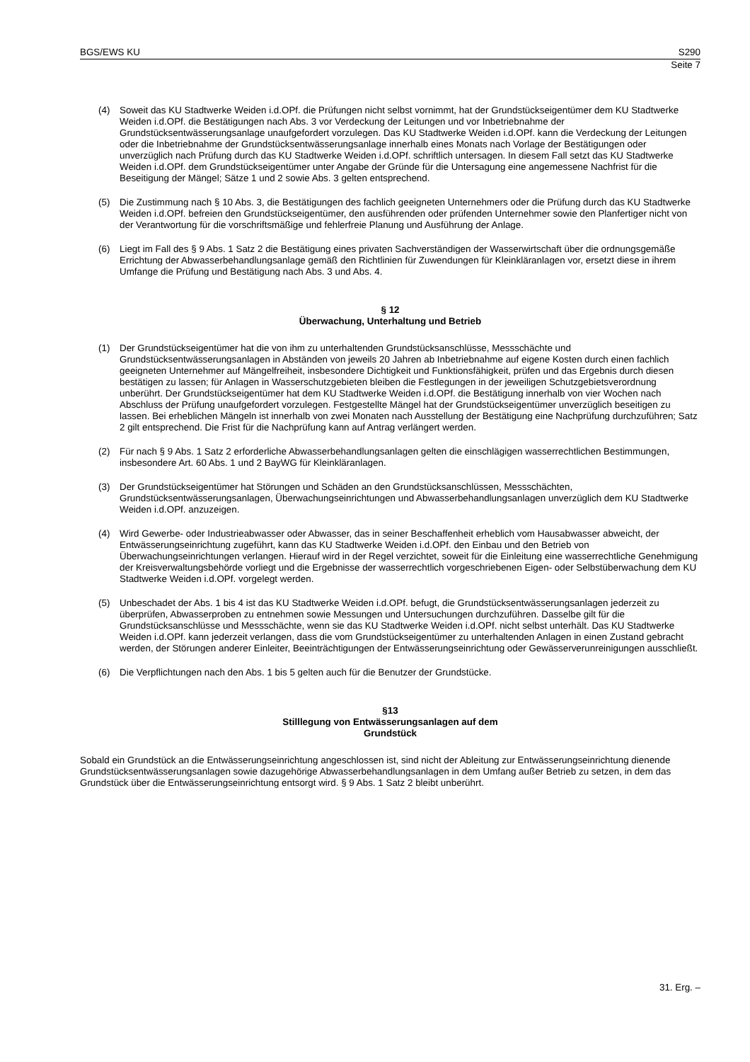BGS/EWS KU S290
Seite 7
(4) Soweit das KU Stadtwerke Weiden i.d.OPf. die Prüfungen nicht selbst vornimmt, hat der Grundstückseigentümer dem KU Stadtwerke Weiden i.d.OPf. die Bestätigungen nach Abs. 3 vor Verdeckung der Leitungen und vor Inbetriebnahme der Grundstücksentwässerungsanlage unaufgefordert vorzulegen. Das KU Stadtwerke Weiden i.d.OPf. kann die Verdeckung der Leitungen oder die Inbetriebnahme der Grundstücksentwässerungsanlage innerhalb eines Monats nach Vorlage der Bestätigungen oder unverzüglich nach Prüfung durch das KU Stadtwerke Weiden i.d.OPf. schriftlich untersagen. In diesem Fall setzt das KU Stadtwerke Weiden i.d.OPf. dem Grundstückseigentümer unter Angabe der Gründe für die Untersagung eine angemessene Nachfrist für die Beseitigung der Mängel; Sätze 1 und 2 sowie Abs. 3 gelten entsprechend.
(5) Die Zustimmung nach § 10 Abs. 3, die Bestätigungen des fachlich geeigneten Unternehmers oder die Prüfung durch das KU Stadtwerke Weiden i.d.OPf. befreien den Grundstückseigentümer, den ausführenden oder prüfenden Unternehmer sowie den Planfertiger nicht von der Verantwortung für die vorschriftsmäßige und fehlerfreie Planung und Ausführung der Anlage.
(6) Liegt im Fall des § 9 Abs. 1 Satz 2 die Bestätigung eines privaten Sachverständigen der Wasserwirtschaft über die ordnungsgemäße Errichtung der Abwasserbehandlungsanlage gemäß den Richtlinien für Zuwendungen für Kleinkläranlagen vor, ersetzt diese in ihrem Umfange die Prüfung und Bestätigung nach Abs. 3 und Abs. 4.
§ 12
Überwachung, Unterhaltung und Betrieb
(1) Der Grundstückseigentümer hat die von ihm zu unterhaltenden Grundstücksanschlüsse, Messschächte und Grundstücksentwässerungsanlagen in Abständen von jeweils 20 Jahren ab Inbetriebnahme auf eigene Kosten durch einen fachlich geeigneten Unternehmer auf Mängelfreiheit, insbesondere Dichtigkeit und Funktionsfähigkeit, prüfen und das Ergebnis durch diesen bestätigen zu lassen; für Anlagen in Wasserschutzgebieten bleiben die Festlegungen in der jeweiligen Schutzgebietsverordnung unberührt. Der Grundstückseigentümer hat dem KU Stadtwerke Weiden i.d.OPf. die Bestätigung innerhalb von vier Wochen nach Abschluss der Prüfung unaufgefordert vorzulegen. Festgestellte Mängel hat der Grundstückseigentümer unverzüglich beseitigen zu lassen. Bei erheblichen Mängeln ist innerhalb von zwei Monaten nach Ausstellung der Bestätigung eine Nachprüfung durchzuführen; Satz 2 gilt entsprechend. Die Frist für die Nachprüfung kann auf Antrag verlängert werden.
(2) Für nach § 9 Abs. 1 Satz 2 erforderliche Abwasserbehandlungsanlagen gelten die einschlägigen wasserrechtlichen Bestimmungen, insbesondere Art. 60 Abs. 1 und 2 BayWG für Kleinkläranlagen.
(3) Der Grundstückseigentümer hat Störungen und Schäden an den Grundstücksanschlüssen, Messschächten, Grundstücksentwässerungsanlagen, Überwachungseinrichtungen und Abwasserbehandlungsanlagen unverzüglich dem KU Stadtwerke Weiden i.d.OPf. anzuzeigen.
(4) Wird Gewerbe- oder Industrieabwasser oder Abwasser, das in seiner Beschaffenheit erheblich vom Hausabwasser abweicht, der Entwässerungseinrichtung zugeführt, kann das KU Stadtwerke Weiden i.d.OPf. den Einbau und den Betrieb von Überwachungseinrichtungen verlangen. Hierauf wird in der Regel verzichtet, soweit für die Einleitung eine wasserrechtliche Genehmigung der Kreisverwaltungsbehörde vorliegt und die Ergebnisse der wasserrechtlich vorgeschriebenen Eigen- oder Selbstüberwachung dem KU Stadtwerke Weiden i.d.OPf. vorgelegt werden.
(5) Unbeschadet der Abs. 1 bis 4 ist das KU Stadtwerke Weiden i.d.OPf. befugt, die Grundstücksentwässerungsanlagen jederzeit zu überprüfen, Abwasserproben zu entnehmen sowie Messungen und Untersuchungen durchzuführen. Dasselbe gilt für die Grundstücksanschlüsse und Messschächte, wenn sie das KU Stadtwerke Weiden i.d.OPf. nicht selbst unterhält. Das KU Stadtwerke Weiden i.d.OPf. kann jederzeit verlangen, dass die vom Grundstückseigentümer zu unterhaltenden Anlagen in einen Zustand gebracht werden, der Störungen anderer Einleiter, Beeinträchtigungen der Entwässerungseinrichtung oder Gewässerverunreinigungen ausschließt.
(6) Die Verpflichtungen nach den Abs. 1 bis 5 gelten auch für die Benutzer der Grundstücke.
§13
Stilllegung von Entwässerungsanlagen auf dem
Grundstück
Sobald ein Grundstück an die Entwässerungseinrichtung angeschlossen ist, sind nicht der Ableitung zur Entwässerungseinrichtung dienende Grundstücksentwässerungsanlagen sowie dazugehörige Abwasserbehandlungsanlagen in dem Umfang außer Betrieb zu setzen, in dem das Grundstück über die Entwässerungseinrichtung entsorgt wird. § 9 Abs. 1 Satz 2 bleibt unberührt.
31. Erg. –